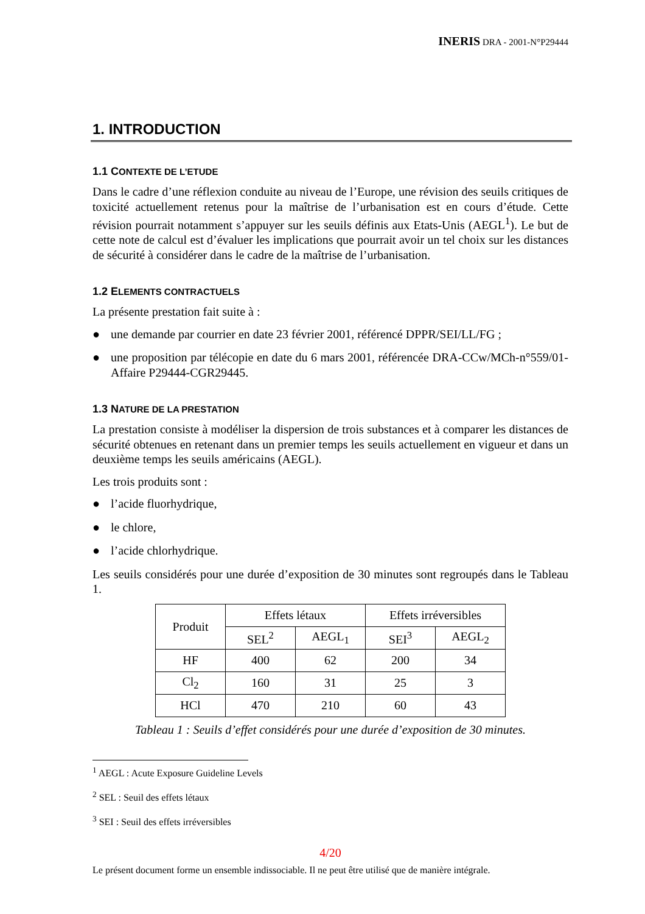INERIS DRA - 2001-N°P29444
1. INTRODUCTION
1.1 CONTEXTE DE L’ETUDE
Dans le cadre d’une réflexion conduite au niveau de l’Europe, une révision des seuils critiques de toxicité actuellement retenus pour la maîtrise de l’urbanisation est en cours d’étude. Cette révision pourrait notamment s’appuyer sur les seuils définis aux Etats-Unis (AEGL<sup>1</sup>). Le but de cette note de calcul est d’évaluer les implications que pourrait avoir un tel choix sur les distances de sécurité à considérer dans le cadre de la maîtrise de l’urbanisation.
1.2 ELEMENTS CONTRACTUELS
La présente prestation fait suite à :
● une demande par courrier en date 23 février 2001, référencé DPPR/SEI/LL/FG ;
● une proposition par télécopie en date du 6 mars 2001, référencée DRA-CCw/MCh-n°559/01-Affaire P29444-CGR29445.
1.3 NATURE DE LA PRESTATION
La prestation consiste à modéliser la dispersion de trois substances et à comparer les distances de sécurité obtenues en retenant dans un premier temps les seuils actuellement en vigueur et dans un deuxième temps les seuils américains (AEGL).
Les trois produits sont :
● l’acide fluorhydrique,
● le chlore,
● l’acide chlorhydrique.
Les seuils considérés pour une durée d’exposition de 30 minutes sont regroupés dans le Tableau 1.
| Produit | Effets létaux | | Effets irréversibles | |
| --- | --- | --- | --- | --- |
| | SEL<sup>2</sup> | AEGL<sub>1</sub> | SEI<sup>3</sup> | AEGL<sub>2</sub> |
| HF | 400 | 62 | 200 | 34 |
| Cl<sub>2</sub> | 160 | 31 | 25 | 3 |
| HCl | 470 | 210 | 60 | 43 |
Tableau 1 : Seuils d’effet considérés pour une durée d’exposition de 30 minutes.
<sup>1</sup> AEGL : Acute Exposure Guideline Levels
<sup>2</sup> SEL : Seuil des effets létaux
<sup>3</sup> SEI : Seuil des effets irréversibles
4/20
Le présent document forme un ensemble indissociable. Il ne peut être utilisé que de manière intégrale.